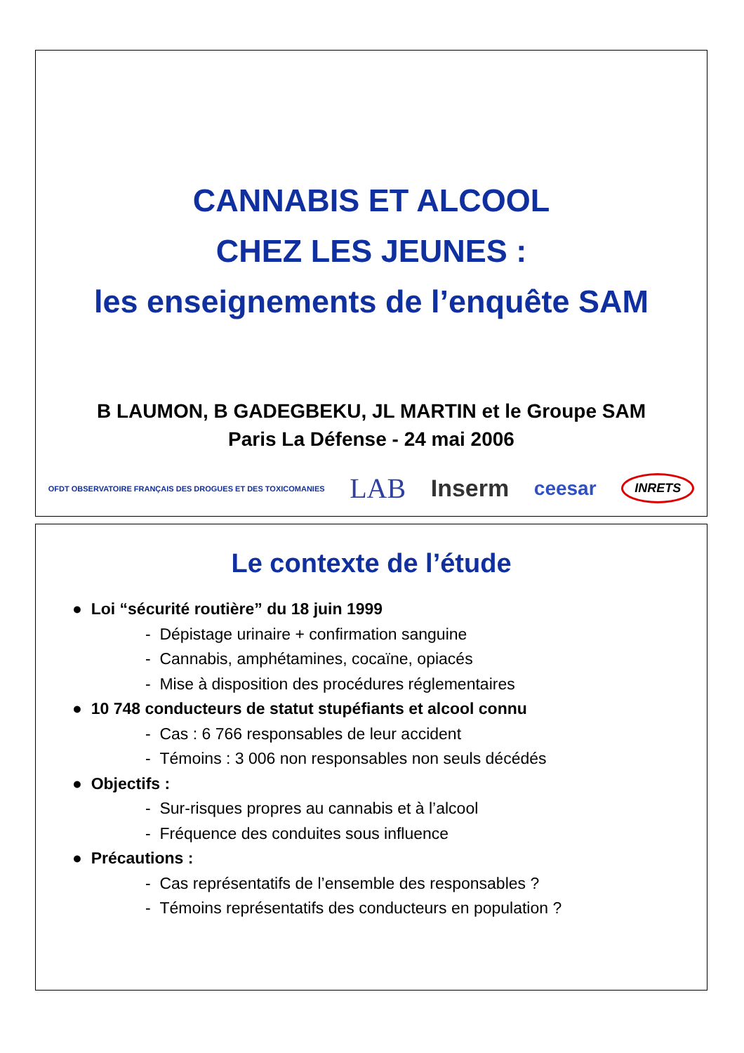CANNABIS ET ALCOOL
CHEZ LES JEUNES :
les enseignements de l’enquête SAM
B LAUMON, B GADEGBEKU, JL MARTIN et le Groupe SAM
Paris La Défense - 24 mai 2006
OFDT OBSERVATOIRE FRANÇAIS DES DROGUES ET DES TOXICOMANIES LAB Inserm ceesar INRETS
Le contexte de l’étude
● Loi “sécurité routière” du 18 juin 1999
- Dépistage urinaire + confirmation sanguine
- Cannabis, amphétamines, cocaïne, opiacés
- Mise à disposition des procédures réglementaires
● 10 748 conducteurs de statut stupéfiants et alcool connu
- Cas : 6 766 responsables de leur accident
- Témoins : 3 006 non responsables non seuls décédés
● Objectifs :
- Sur-risques propres au cannabis et à l’alcool
- Fréquence des conduites sous influence
● Précautions :
- Cas représentatifs de l’ensemble des responsables ?
- Témoins représentatifs des conducteurs en population ?